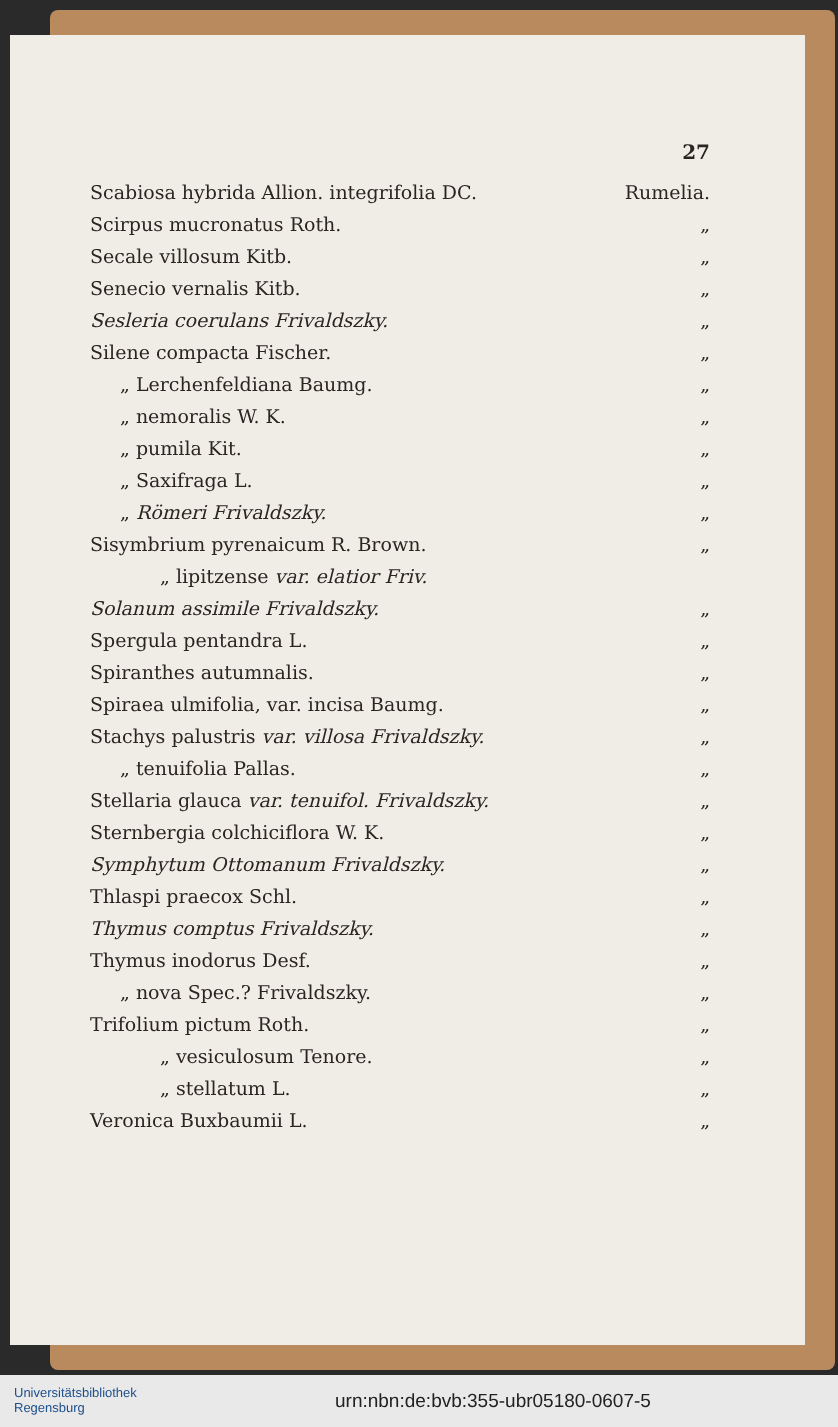27
| Scabiosa hybrida Allion. integrifolia DC. | Rumelia. |
| Scirpus mucronatus Roth. | „ |
| Secale villosum Kitb. | „ |
| Senecio vernalis Kitb. | „ |
| Sesleria coerulans Frivaldszky. | „ |
| Silene compacta Fischer. | „ |
| „ Lerchenfeldiana Baumg. | „ |
| „ nemoralis W. K. | „ |
| „ pumila Kit. | „ |
| „ Saxifraga L. | „ |
| „ Römeri Frivaldszky. | „ |
| Sisymbrium pyrenaicum R. Brown. | „ |
| „ lipitzense var. elatior Friv. | |
| Solanum assimile Frivaldszky. | „ |
| Spergula pentandra L. | „ |
| Spiranthes autumnalis. | „ |
| Spiraea ulmifolia, var. incisa Baumg. | „ |
| Stachys palustris var. villosa Frivaldszky. | „ |
| „ tenuifolia Pallas. | „ |
| Stellaria glauca var. tenuifol. Frivaldszky. | „ |
| Sternbergia colchiciflora W. K. | „ |
| Symphytum Ottomanum Frivaldszky. | „ |
| Thlaspi praecox Schl. | „ |
| Thymus comptus Frivaldszky. | „ |
| Thymus inodorus Desf. | „ |
| „ nova Spec.? Frivaldszky. | „ |
| Trifolium pictum Roth. | „ |
| „ vesiculosum Tenore. | „ |
| „ stellatum L. | „ |
| Veronica Buxbaumii L. | „ |
Universitätsbibliothek
Regensburg
urn:nbn:de:bvb:355-ubr05180-0607-5